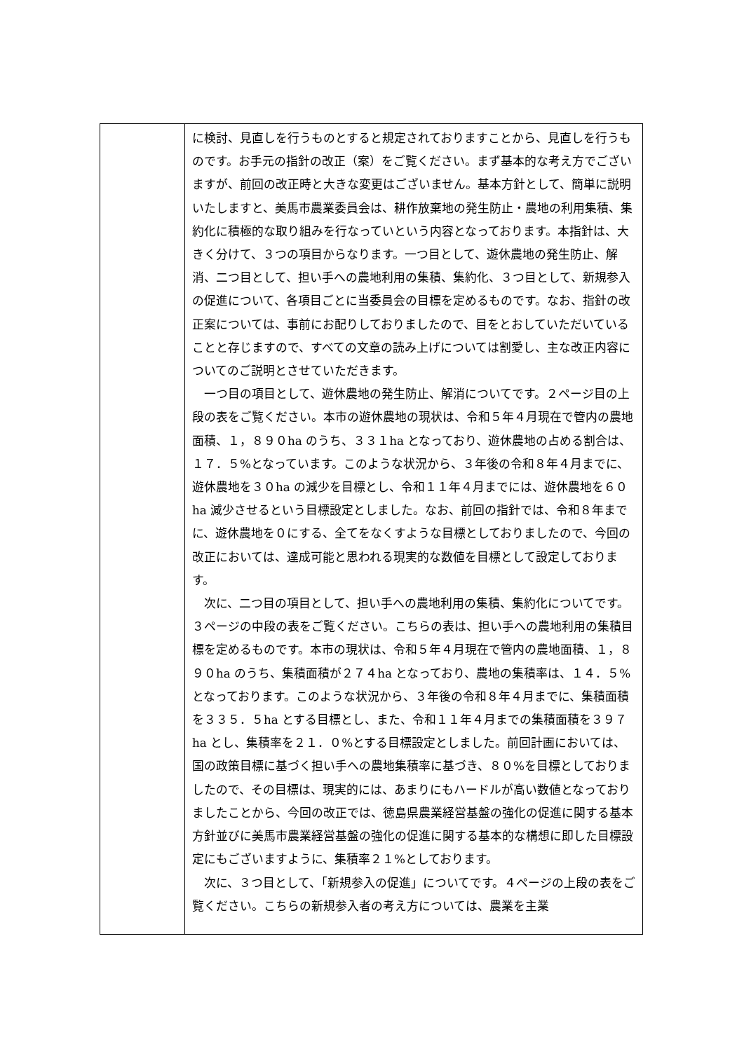| | に検討、見直しを行うものとすると規定されておりますことから、見直しを行うものです。お手元の指針の改正（案）をご覧ください。まず基本的な考え方でございますが、前回の改正時と大きな変更はございません。基本方針として、簡単に説明いたしますと、美馬市農業委員会は、耕作放棄地の発生防止・農地の利用集積、集約化に積極的な取り組みを行なっていという内容となっております。本指針は、大きく分けて、３つの項目からなります。一つ目として、遊休農地の発生防止、解消、二つ目として、担い手への農地利用の集積、集約化、３つ目として、新規参入の促進について、各項目ごとに当委員会の目標を定めるものです。なお、指針の改正案については、事前にお配りしておりましたので、目をとおしていただいていることと存じますので、すべての文章の読み上げについては割愛し、主な改正内容についてのご説明とさせていただきます。 一つ目の項目として、遊休農地の発生防止、解消についてです。２ページ目の上段の表をご覧ください。本市の遊休農地の現状は、令和５年４月現在で管内の農地面積、１，８９０ha のうち、３３１ha となっており、遊休農地の占める割合は、１７．５%となっています。このような状況から、３年後の令和８年４月までに、遊休農地を３０ha の減少を目標とし、令和１１年４月までには、遊休農地を６０ha 減少させるという目標設定としました。なお、前回の指針では、令和８年までに、遊休農地を０にする、全てをなくすような目標としておりましたので、今回の改正においては、達成可能と思われる現実的な数値を目標として設定しております。 次に、二つ目の項目として、担い手への農地利用の集積、集約化についてです。３ページの中段の表をご覧ください。こちらの表は、担い手への農地利用の集積目標を定めるものです。本市の現状は、令和５年４月現在で管内の農地面積、１，８９０ha のうち、集積面積が２７４ha となっており、農地の集積率は、１４．５%となっております。このような状況から、３年後の令和８年４月までに、集積面積を３３５．５ha とする目標とし、また、令和１１年４月までの集積面積を３９７ha とし、集積率を２１．０%とする目標設定としました。前回計画においては、国の政策目標に基づく担い手への農地集積率に基づき、８０%を目標としておりましたので、その目標は、現実的には、あまりにもハードルが高い数値となっておりましたことから、今回の改正では、徳島県農業経営基盤の強化の促進に関する基本方針並びに美馬市農業経営基盤の強化の促進に関する基本的な構想に即した目標設定にもございますように、集積率２１%としております。 次に、３つ目として、「新規参入の促進」についてです。４ページの上段の表をご覧ください。こちらの新規参入者の考え方については、農業を主業 |